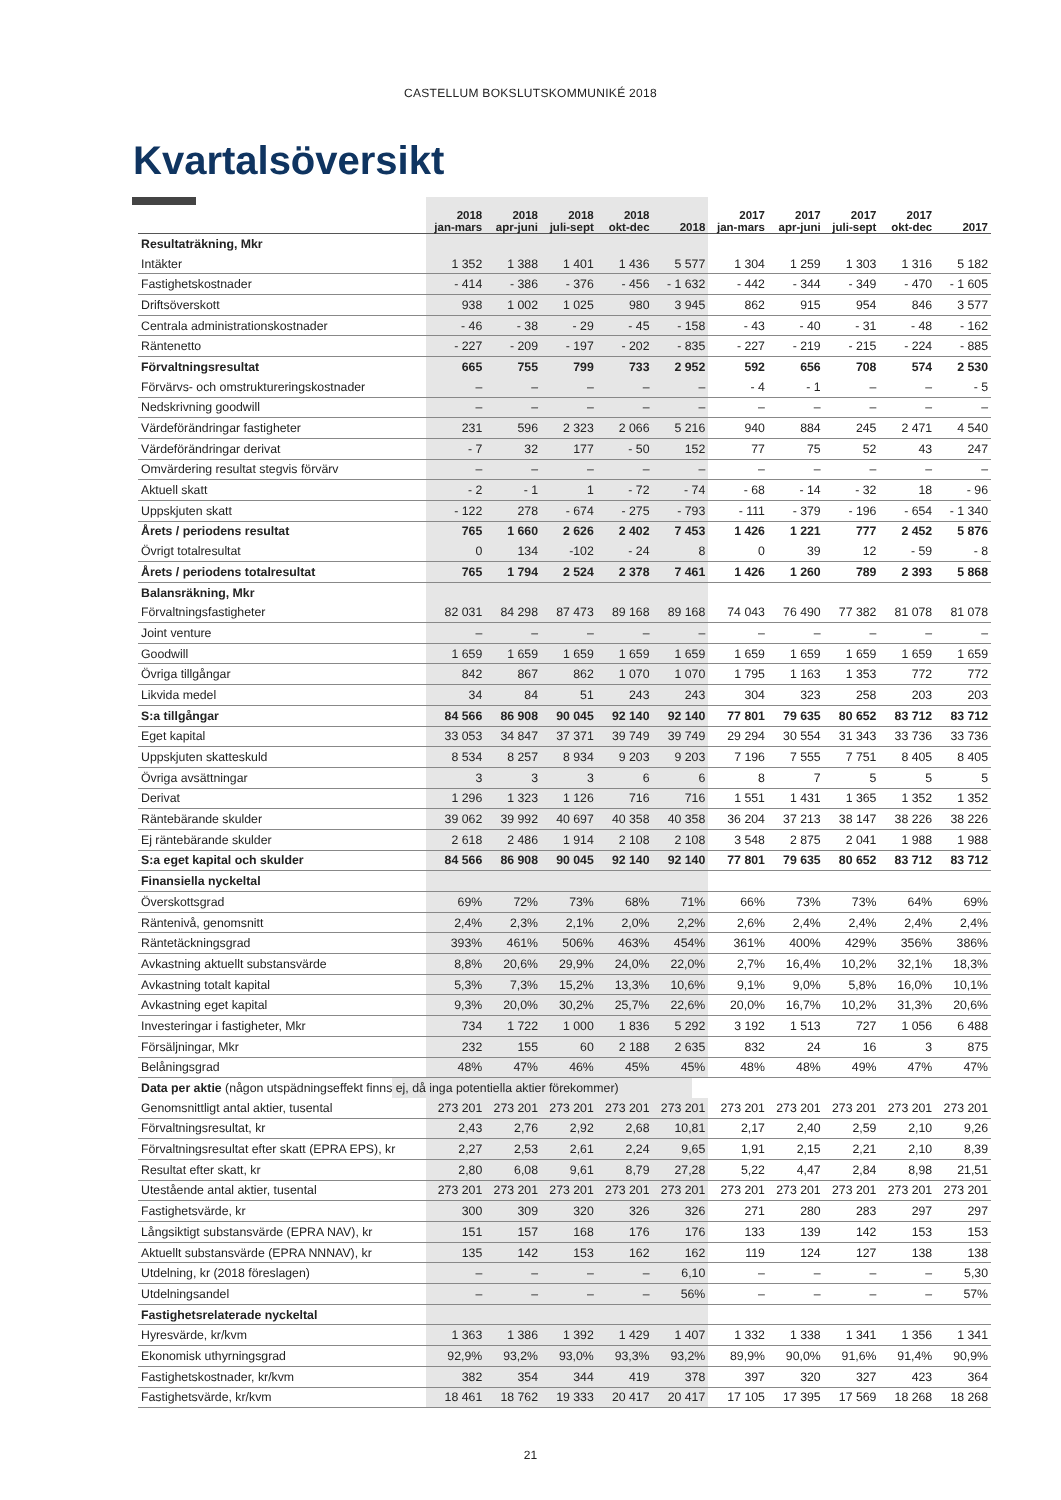CASTELLUM BOKSLUTSKOMMUNIKÉ 2018
Kvartalsöversikt
| | 2018 jan-mars | 2018 apr-juni | 2018 juli-sept | 2018 okt-dec | 2018 | 2017 jan-mars | 2017 apr-juni | 2017 juli-sept | 2017 okt-dec | 2017 |
| --- | --- | --- | --- | --- | --- | --- | --- | --- | --- | --- |
| Resultaträkning, Mkr | | | | | | | | | | |
| Intäkter | 1 352 | 1 388 | 1 401 | 1 436 | 5 577 | 1 304 | 1 259 | 1 303 | 1 316 | 5 182 |
| Fastighetskostnader | - 414 | - 386 | - 376 | - 456 | - 1 632 | - 442 | - 344 | - 349 | - 470 | - 1 605 |
| Driftsöverskott | 938 | 1 002 | 1 025 | 980 | 3 945 | 862 | 915 | 954 | 846 | 3 577 |
| Centrala administrationskostnader | - 46 | - 38 | - 29 | - 45 | - 158 | - 43 | - 40 | - 31 | - 48 | - 162 |
| Räntenetto | - 227 | - 209 | - 197 | - 202 | - 835 | - 227 | - 219 | - 215 | - 224 | - 885 |
| Förvaltningsresultat | 665 | 755 | 799 | 733 | 2 952 | 592 | 656 | 708 | 574 | 2 530 |
| Förvärvs- och omstruktureringskostnader | – | – | – | – | – | - 4 | - 1 | – | – | - 5 |
| Nedskrivning goodwill | – | – | – | – | – | – | – | – | – | – |
| Värdeförändringar fastigheter | 231 | 596 | 2 323 | 2 066 | 5 216 | 940 | 884 | 245 | 2 471 | 4 540 |
| Värdeförändringar derivat | - 7 | 32 | 177 | - 50 | 152 | 77 | 75 | 52 | 43 | 247 |
| Omvärdering resultat stegvis förvärv | – | – | – | – | – | – | – | – | – | – |
| Aktuell skatt | - 2 | - 1 | 1 | - 72 | - 74 | - 68 | - 14 | - 32 | 18 | - 96 |
| Uppskjuten skatt | - 122 | 278 | - 674 | - 275 | - 793 | - 111 | - 379 | - 196 | - 654 | - 1 340 |
| Årets / periodens resultat | 765 | 1 660 | 2 626 | 2 402 | 7 453 | 1 426 | 1 221 | 777 | 2 452 | 5 876 |
| Övrigt totalresultat | 0 | 134 | -102 | - 24 | 8 | 0 | 39 | 12 | - 59 | - 8 |
| Årets / periodens totalresultat | 765 | 1 794 | 2 524 | 2 378 | 7 461 | 1 426 | 1 260 | 789 | 2 393 | 5 868 |
| Balansräkning, Mkr | | | | | | | | | | |
| Förvaltningsfastigheter | 82 031 | 84 298 | 87 473 | 89 168 | 89 168 | 74 043 | 76 490 | 77 382 | 81 078 | 81 078 |
| Joint venture | – | – | – | – | – | – | – | – | – | – |
| Goodwill | 1 659 | 1 659 | 1 659 | 1 659 | 1 659 | 1 659 | 1 659 | 1 659 | 1 659 | 1 659 |
| Övriga tillgångar | 842 | 867 | 862 | 1 070 | 1 070 | 1 795 | 1 163 | 1 353 | 772 | 772 |
| Likvida medel | 34 | 84 | 51 | 243 | 243 | 304 | 323 | 258 | 203 | 203 |
| S:a tillgångar | 84 566 | 86 908 | 90 045 | 92 140 | 92 140 | 77 801 | 79 635 | 80 652 | 83 712 | 83 712 |
| Eget kapital | 33 053 | 34 847 | 37 371 | 39 749 | 39 749 | 29 294 | 30 554 | 31 343 | 33 736 | 33 736 |
| Uppskjuten skatteskuld | 8 534 | 8 257 | 8 934 | 9 203 | 9 203 | 7 196 | 7 555 | 7 751 | 8 405 | 8 405 |
| Övriga avsättningar | 3 | 3 | 3 | 6 | 6 | 8 | 7 | 5 | 5 | 5 |
| Derivat | 1 296 | 1 323 | 1 126 | 716 | 716 | 1 551 | 1 431 | 1 365 | 1 352 | 1 352 |
| Räntebärande skulder | 39 062 | 39 992 | 40 697 | 40 358 | 40 358 | 36 204 | 37 213 | 38 147 | 38 226 | 38 226 |
| Ej räntebärande skulder | 2 618 | 2 486 | 1 914 | 2 108 | 2 108 | 3 548 | 2 875 | 2 041 | 1 988 | 1 988 |
| S:a eget kapital och skulder | 84 566 | 86 908 | 90 045 | 92 140 | 92 140 | 77 801 | 79 635 | 80 652 | 83 712 | 83 712 |
| Finansiella nyckeltal | | | | | | | | | | |
| Överskottsgrad | 69% | 72% | 73% | 68% | 71% | 66% | 73% | 73% | 64% | 69% |
| Räntenivå, genomsnitt | 2,4% | 2,3% | 2,1% | 2,0% | 2,2% | 2,6% | 2,4% | 2,4% | 2,4% | 2,4% |
| Räntetäckningsgrad | 393% | 461% | 506% | 463% | 454% | 361% | 400% | 429% | 356% | 386% |
| Avkastning aktuellt substansvärde | 8,8% | 20,6% | 29,9% | 24,0% | 22,0% | 2,7% | 16,4% | 10,2% | 32,1% | 18,3% |
| Avkastning totalt kapital | 5,3% | 7,3% | 15,2% | 13,3% | 10,6% | 9,1% | 9,0% | 5,8% | 16,0% | 10,1% |
| Avkastning eget kapital | 9,3% | 20,0% | 30,2% | 25,7% | 22,6% | 20,0% | 16,7% | 10,2% | 31,3% | 20,6% |
| Investeringar i fastigheter, Mkr | 734 | 1 722 | 1 000 | 1 836 | 5 292 | 3 192 | 1 513 | 727 | 1 056 | 6 488 |
| Försäljningar, Mkr | 232 | 155 | 60 | 2 188 | 2 635 | 832 | 24 | 16 | 3 | 875 |
| Belåningsgrad | 48% | 47% | 46% | 45% | 45% | 48% | 48% | 49% | 47% | 47% |
| Data per aktie (någon utspädningseffekt finns ej, då inga potentiella aktier förekommer) | | | | | | | | | | |
| Genomsnittligt antal aktier, tusental | 273 201 | 273 201 | 273 201 | 273 201 | 273 201 | 273 201 | 273 201 | 273 201 | 273 201 | 273 201 |
| Förvaltningsresultat, kr | 2,43 | 2,76 | 2,92 | 2,68 | 10,81 | 2,17 | 2,40 | 2,59 | 2,10 | 9,26 |
| Förvaltningsresultat efter skatt (EPRA EPS), kr | 2,27 | 2,53 | 2,61 | 2,24 | 9,65 | 1,91 | 2,15 | 2,21 | 2,10 | 8,39 |
| Resultat efter skatt, kr | 2,80 | 6,08 | 9,61 | 8,79 | 27,28 | 5,22 | 4,47 | 2,84 | 8,98 | 21,51 |
| Utestående antal aktier, tusental | 273 201 | 273 201 | 273 201 | 273 201 | 273 201 | 273 201 | 273 201 | 273 201 | 273 201 | 273 201 |
| Fastighetsvärde, kr | 300 | 309 | 320 | 326 | 326 | 271 | 280 | 283 | 297 | 297 |
| Långsiktigt substansvärde (EPRA NAV), kr | 151 | 157 | 168 | 176 | 176 | 133 | 139 | 142 | 153 | 153 |
| Aktuellt substansvärde (EPRA NNNAV), kr | 135 | 142 | 153 | 162 | 162 | 119 | 124 | 127 | 138 | 138 |
| Utdelning, kr (2018 föreslagen) | – | – | – | – | 6,10 | – | – | – | – | 5,30 |
| Utdelningsandel | – | – | – | – | 56% | – | – | – | – | 57% |
| Fastighetsrelaterade nyckeltal | | | | | | | | | | |
| Hyresvärde, kr/kvm | 1 363 | 1 386 | 1 392 | 1 429 | 1 407 | 1 332 | 1 338 | 1 341 | 1 356 | 1 341 |
| Ekonomisk uthyrningsgrad | 92,9% | 93,2% | 93,0% | 93,3% | 93,2% | 89,9% | 90,0% | 91,6% | 91,4% | 90,9% |
| Fastighetskostnader, kr/kvm | 382 | 354 | 344 | 419 | 378 | 397 | 320 | 327 | 423 | 364 |
| Fastighetsvärde, kr/kvm | 18 461 | 18 762 | 19 333 | 20 417 | 20 417 | 17 105 | 17 395 | 17 569 | 18 268 | 18 268 |
21